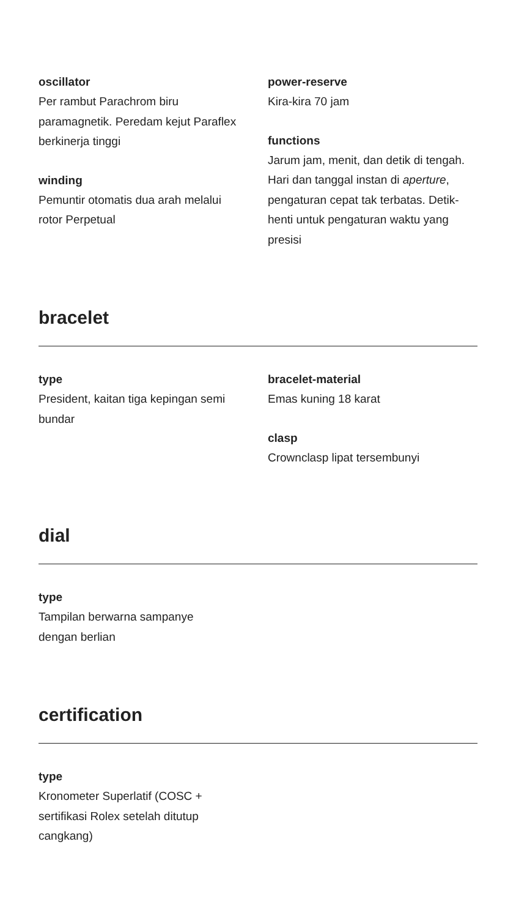oscillator
Per rambut Parachrom biru paramagnetik. Peredam kejut Paraflex berkinerja tinggi
winding
Pemuntir otomatis dua arah melalui rotor Perpetual
power-reserve
Kira-kira 70 jam
functions
Jarum jam, menit, dan detik di tengah. Hari dan tanggal instan di aperture, pengaturan cepat tak terbatas. Detik-henti untuk pengaturan waktu yang presisi
bracelet
type
President, kaitan tiga kepingan semi bundar
bracelet-material
Emas kuning 18 karat
clasp
Crownclasp lipat tersembunyi
dial
type
Tampilan berwarna sampanye
dengan berlian
certification
type
Kronometer Superlatif (COSC + sertifikasi Rolex setelah ditutup cangkang)